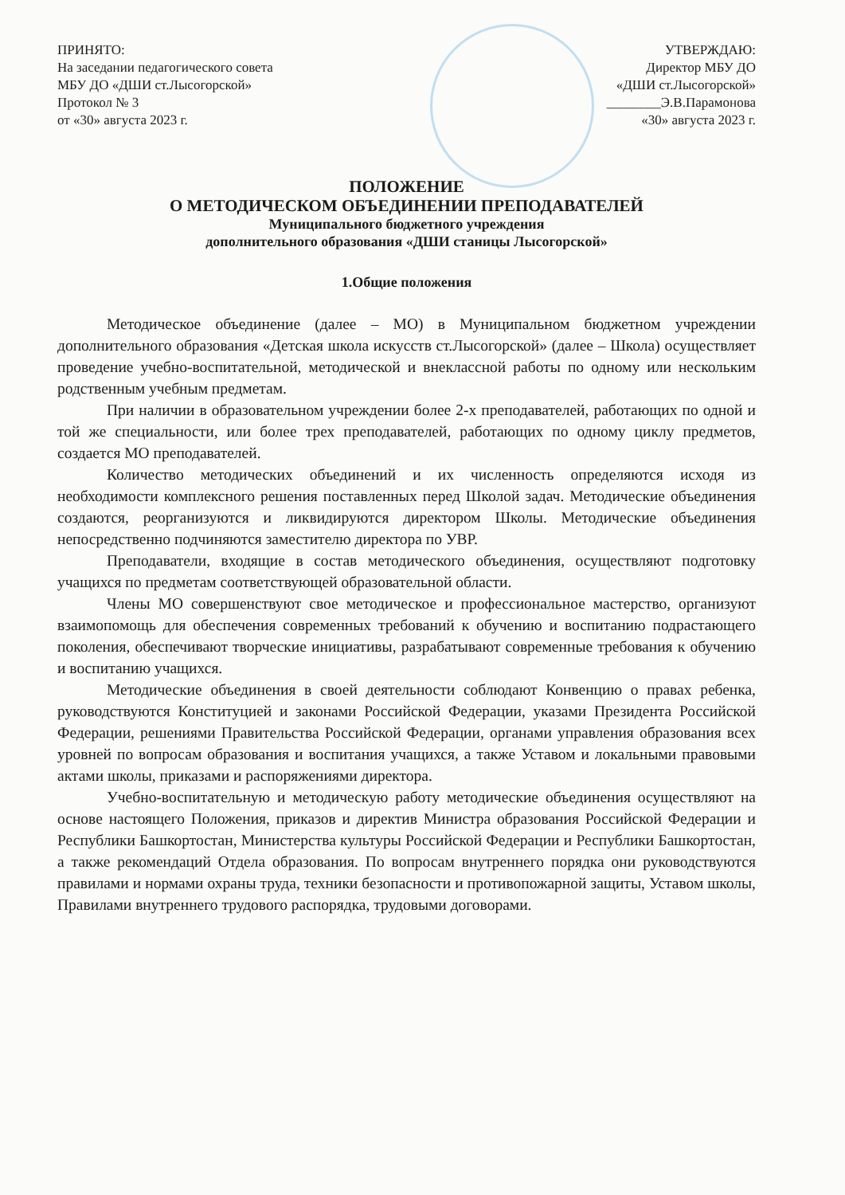ПРИНЯТО:
На заседании педагогического совета
МБУ ДО «ДШИ ст.Лысогорской»
Протокол № 3
от «30» августа 2023 г.
УТВЕРЖДАЮ:
Директор МБУ ДО
«ДШИ ст.Лысогорской»
________Э.В.Парамонова
«30» августа 2023 г.
ПОЛОЖЕНИЕ
О МЕТОДИЧЕСКОМ ОБЪЕДИНЕНИИ ПРЕПОДАВАТЕЛЕЙ
Муниципального бюджетного учреждения
дополнительного образования «ДШИ станицы Лысогорской»
1.Общие положения
Методическое объединение (далее – МО) в Муниципальном бюджетном учреждении дополнительного образования «Детская школа искусств ст.Лысогорской» (далее – Школа) осуществляет проведение учебно-воспитательной, методической и внеклассной работы по одному или нескольким родственным учебным предметам.
При наличии в образовательном учреждении более 2-х преподавателей, работающих по одной и той же специальности, или более трех преподавателей, работающих по одному циклу предметов, создается МО преподавателей.
Количество методических объединений и их численность определяются исходя из необходимости комплексного решения поставленных перед Школой задач. Методические объединения создаются, реорганизуются и ликвидируются директором Школы. Методические объединения непосредственно подчиняются заместителю директора по УВР.
Преподаватели, входящие в состав методического объединения, осуществляют подготовку учащихся по предметам соответствующей образовательной области.
Члены МО совершенствуют свое методическое и профессиональное мастерство, организуют взаимопомощь для обеспечения современных требований к обучению и воспитанию подрастающего поколения, обеспечивают творческие инициативы, разрабатывают современные требования к обучению и воспитанию учащихся.
Методические объединения в своей деятельности соблюдают Конвенцию о правах ребенка, руководствуются Конституцией и законами Российской Федерации, указами Президента Российской Федерации, решениями Правительства Российской Федерации, органами управления образования всех уровней по вопросам образования и воспитания учащихся, а также Уставом и локальными правовыми актами школы, приказами и распоряжениями директора.
Учебно-воспитательную и методическую работу методические объединения осуществляют на основе настоящего Положения, приказов и директив Министра образования Российской Федерации и Республики Башкортостан, Министерства культуры Российской Федерации и Республики Башкортостан, а также рекомендаций Отдела образования. По вопросам внутреннего порядка они руководствуются правилами и нормами охраны труда, техники безопасности и противопожарной защиты, Уставом школы, Правилами внутреннего трудового распорядка, трудовыми договорами.